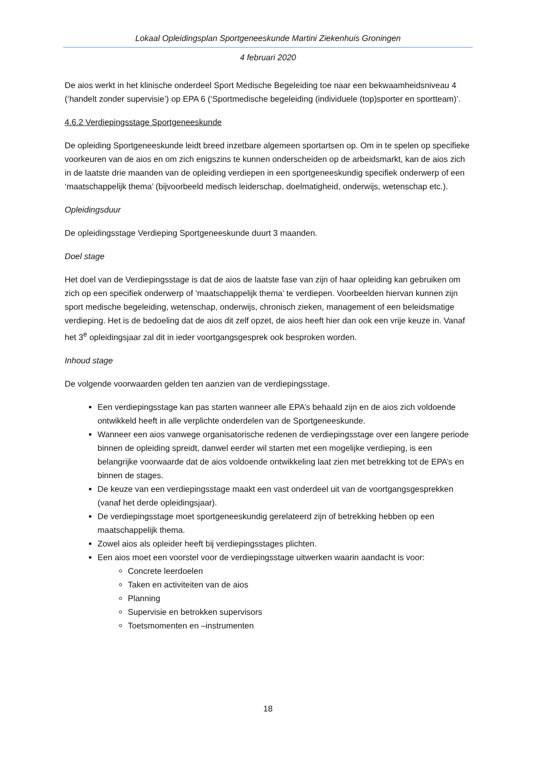Lokaal Opleidingsplan Sportgeneeskunde Martini Ziekenhuis Groningen
4 februari 2020
De aios werkt in het klinische onderdeel Sport Medische Begeleiding toe naar een bekwaamheidsniveau 4 (‘handelt zonder supervisie’) op EPA 6 (‘Sportmedische begeleiding (individuele (top)sporter en sportteam)’.
4.6.2 Verdiepingsstage Sportgeneeskunde
De opleiding Sportgeneeskunde leidt breed inzetbare algemeen sportartsen op. Om in te spelen op specifieke voorkeuren van de aios en om zich enigszins te kunnen onderscheiden op de arbeidsmarkt, kan de aios zich in de laatste drie maanden van de opleiding verdiepen in een sportgeneeskundig specifiek onderwerp of een ‘maatschappelijk thema’ (bijvoorbeeld medisch leiderschap, doelmatigheid, onderwijs, wetenschap etc.).
Opleidingsduur
De opleidingsstage Verdieping Sportgeneeskunde duurt 3 maanden.
Doel stage
Het doel van de Verdiepingsstage is dat de aios de laatste fase van zijn of haar opleiding kan gebruiken om zich op een specifiek onderwerp of ‘maatschappelijk thema’ te verdiepen. Voorbeelden hiervan kunnen zijn sport medische begeleiding, wetenschap, onderwijs, chronisch zieken, management of een beleidsmatige verdieping. Het is de bedoeling dat de aios dit zelf opzet, de aios heeft hier dan ook een vrije keuze in. Vanaf het 3<sup>e</sup> opleidingsjaar zal dit in ieder voortgangsgesprek ook besproken worden.
Inhoud stage
De volgende voorwaarden gelden ten aanzien van de verdiepingsstage.
Een verdiepingsstage kan pas starten wanneer alle EPA’s behaald zijn en de aios zich voldoende ontwikkeld heeft in alle verplichte onderdelen van de Sportgeneeskunde.
Wanneer een aios vanwege organisatorische redenen de verdiepingsstage over een langere periode binnen de opleiding spreidt, danwel eerder wil starten met een mogelijke verdieping, is een belangrijke voorwaarde dat de aios voldoende ontwikkeling laat zien met betrekking tot de EPA’s en binnen de stages.
De keuze van een verdiepingsstage maakt een vast onderdeel uit van de voortgangsgesprekken (vanaf het derde opleidingsjaar).
De verdiepingsstage moet sportgeneeskundig gerelateerd zijn of betrekking hebben op een maatschappelijk thema.
Zowel aios als opleider heeft bij verdiepingsstages plichten.
Een aios moet een voorstel voor de verdiepingsstage uitwerken waarin aandacht is voor:
Concrete leerdoelen
Taken en activiteiten van de aios
Planning
Supervisie en betrokken supervisors
Toetsmomenten en –instrumenten
18